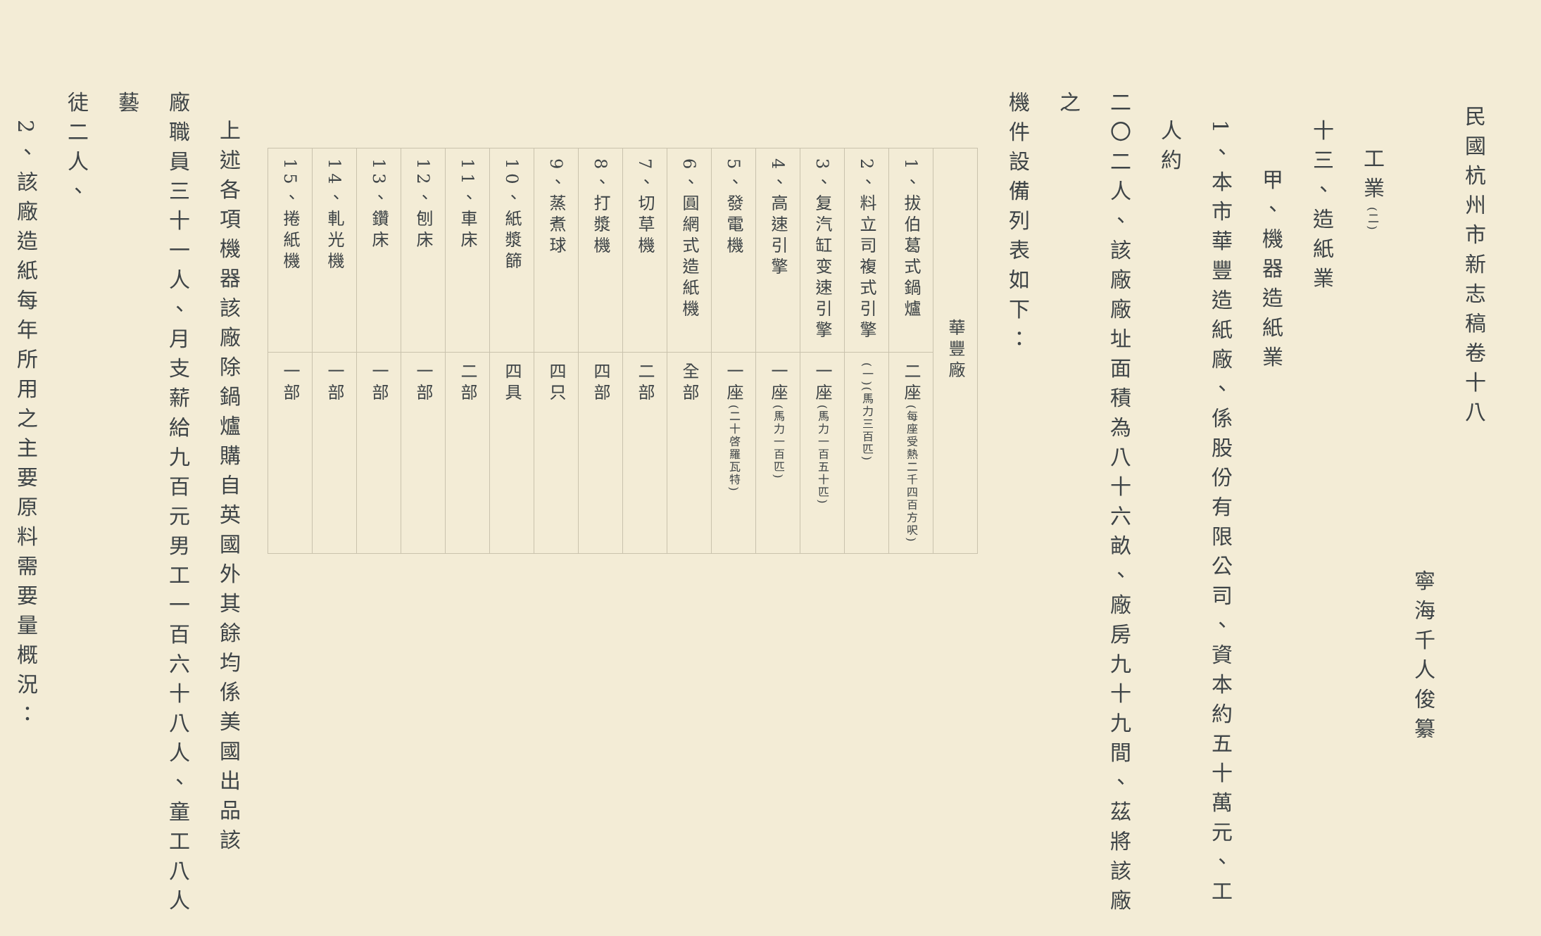民國杭州市新志稿卷十八
寧海千人俊纂
工業(二)
十三、造紙業
甲、機器造紙業
1、本市華豐造紙廠、係股份有限公司、資本約五十萬元、工人約
二〇二人、該廠廠址面積為八十六畝、廠房九十九間、茲將該廠之
機件設備列表如下：
| 華豐廠 | |
| --- | --- |
| 1、拔伯葛式鍋爐 | 二座 (每座受熱二千四百方呎) |
| 2、料立司複式引擎 | (一)(馬力三百匹) |
| 3、复汽缸变速引擎 | 一座 (馬力一百五十匹) |
| 4、高速引擎 | 一座 (馬力一百匹) |
| 5、發電機 | 一座 (二十啓羅瓦特) |
| 6、圓網式造紙機 | 全部 |
| 7、切草機 | 二部 |
| 8、打漿機 | 四部 |
| 9、蒸煮球 | 四只 |
| 10、紙漿篩 | 四具 |
| 11、車床 | 二部 |
| 12、刨床 | 一部 |
| 13、鑽床 | 一部 |
| 14、軋光機 | 一部 |
| 15、捲紙機 | 一部 |
上述各項機器該廠除鍋爐購自英國外其餘均係美國出品該
廠職員三十一人、月支薪給九百元男工一百六十八人、童工八人藝
徒二人、
2、該廠造紙每年所用之主要原料需要量概況：